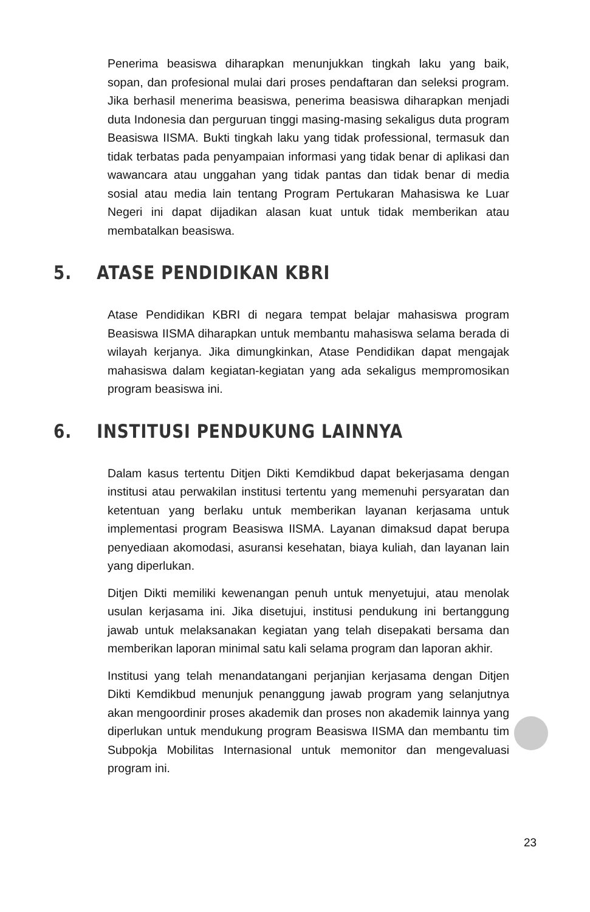Penerima beasiswa diharapkan menunjukkan tingkah laku yang baik, sopan, dan profesional mulai dari proses pendaftaran dan seleksi program. Jika berhasil menerima beasiswa, penerima beasiswa diharapkan menjadi duta Indonesia dan perguruan tinggi masing-masing sekaligus duta program Beasiswa IISMA. Bukti tingkah laku yang tidak professional, termasuk dan tidak terbatas pada penyampaian informasi yang tidak benar di aplikasi dan wawancara atau unggahan yang tidak pantas dan tidak benar di media sosial atau media lain tentang Program Pertukaran Mahasiswa ke Luar Negeri ini dapat dijadikan alasan kuat untuk tidak memberikan atau membatalkan beasiswa.
5. ATASE PENDIDIKAN KBRI
Atase Pendidikan KBRI di negara tempat belajar mahasiswa program Beasiswa IISMA diharapkan untuk membantu mahasiswa selama berada di wilayah kerjanya. Jika dimungkinkan, Atase Pendidikan dapat mengajak mahasiswa dalam kegiatan-kegiatan yang ada sekaligus mempromosikan program beasiswa ini.
6. INSTITUSI PENDUKUNG LAINNYA
Dalam kasus tertentu Ditjen Dikti Kemdikbud dapat bekerjasama dengan institusi atau perwakilan institusi tertentu yang memenuhi persyaratan dan ketentuan yang berlaku untuk memberikan layanan kerjasama untuk implementasi program Beasiswa IISMA. Layanan dimaksud dapat berupa penyediaan akomodasi, asuransi kesehatan, biaya kuliah, dan layanan lain yang diperlukan.
Ditjen Dikti memiliki kewenangan penuh untuk menyetujui, atau menolak usulan kerjasama ini. Jika disetujui, institusi pendukung ini bertanggung jawab untuk melaksanakan kegiatan yang telah disepakati bersama dan memberikan laporan minimal satu kali selama program dan laporan akhir.
Institusi yang telah menandatangani perjanjian kerjasama dengan Ditjen Dikti Kemdikbud menunjuk penanggung jawab program yang selanjutnya akan mengoordinir proses akademik dan proses non akademik lainnya yang diperlukan untuk mendukung program Beasiswa IISMA dan membantu tim Subpokja Mobilitas Internasional untuk memonitor dan mengevaluasi program ini.
23